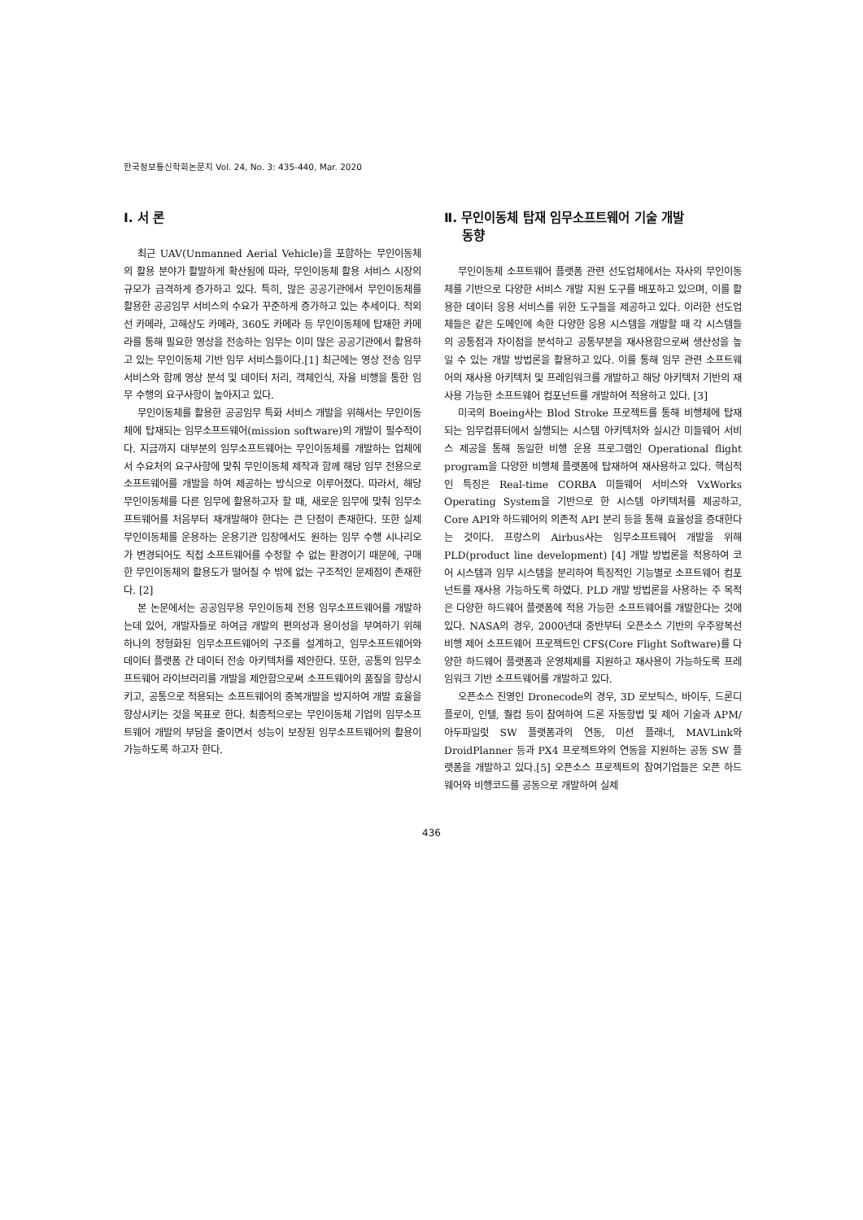한국정보통신학회논문지 Vol. 24, No. 3: 435-440, Mar. 2020
Ⅰ. 서 론
최근 UAV(Unmanned Aerial Vehicle)을 포함하는 무인이동체의 활용 분야가 활발하게 확산됨에 따라, 무인이동체 활용 서비스 시장의 규모가 급격하게 증가하고 있다. 특히, 많은 공공기관에서 무인이동체를 활용한 공공임무 서비스의 수요가 꾸준하게 증가하고 있는 추세이다. 적외선 카메라, 고해상도 카메라, 360도 카메라 등 무인이동체에 탑재한 카메라를 통해 필요한 영상을 전송하는 임무는 이미 많은 공공기관에서 활용하고 있는 무인이동체 기반 임무 서비스들이다.[1] 최근에는 영상 전송 임무서비스와 함께 영상 분석 및 데이터 처리, 객체인식, 자율 비행을 통한 임무 수행의 요구사항이 높아지고 있다.
무인이동체를 활용한 공공임무 특화 서비스 개발을 위해서는 무인이동체에 탑재되는 임무소프트웨어(mission software)의 개발이 필수적이다. 지금까지 대부분의 임무소프트웨어는 무인이동체를 개발하는 업체에서 수요처의 요구사항에 맞춰 무인이동체 제작과 함께 해당 임무 전용으로 소프트웨어를 개발을 하여 제공하는 방식으로 이루어졌다. 따라서, 해당 무인이동체를 다른 임무에 활용하고자 할 때, 새로운 임무에 맞춰 임무소프트웨어를 처음부터 재개발해야 한다는 큰 단점이 존재한다. 또한 실제 무인이동체를 운용하는 운용기관 입장에서도 원하는 임무 수행 시나리오가 변경되어도 직접 소프트웨어를 수정할 수 없는 환경이기 때문에, 구매한 무인이동체의 활용도가 떨어질 수 밖에 없는 구조적인 문제점이 존재한다. [2]
본 논문에서는 공공임무용 무인이동체 전용 임무소프트웨어를 개발하는데 있어, 개발자들로 하여금 개발의 편의성과 용이성을 부여하기 위해 하나의 정형화된 임무소프트웨어의 구조를 설계하고, 임무소프트웨어와 데이터 플랫폼 간 데이터 전송 아키텍처를 제안한다. 또한, 공통의 임무소프트웨어 라이브러리를 개발을 제안함으로써 소프트웨어의 품질을 향상시키고, 공통으로 적용되는 소프트웨어의 중복개발을 방지하여 개발 효율을 향상시키는 것을 목표로 한다. 최종적으로는 무인이동체 기업의 임무소프트웨어 개발의 부담을 줄이면서 성능이 보장된 임무소프트웨어의 활용이 가능하도록 하고자 한다.
Ⅱ. 무인이동체 탑재 임무소프트웨어 기술 개발
동향
무인이동체 소프트웨어 플랫폼 관련 선도업체에서는 자사의 무인이동체를 기반으로 다양한 서비스 개발 지원 도구를 배포하고 있으며, 이를 활용한 데이터 응용 서비스를 위한 도구들을 제공하고 있다. 이러한 선도업체들은 같은 도메인에 속한 다양한 응용 시스템을 개발할 때 각 시스템들의 공통점과 차이점을 분석하고 공통부분을 재사용함으로써 생산성을 높일 수 있는 개발 방법론을 활용하고 있다. 이를 통해 임무 관련 소프트웨어의 재사용 아키텍처 및 프레임워크를 개발하고 해당 아키텍처 기반의 재사용 가능한 소프트웨어 컴포넌트를 개발하여 적용하고 있다. [3]
미국의 Boeing사는 Blod Stroke 프로젝트를 통해 비행체에 탑재되는 임무컴퓨터에서 실행되는 시스템 아키텍처와 실시간 미들웨어 서비스 제공을 통해 동일한 비행 운용 프로그램인 Operational flight program을 다양한 비행체 플랫폼에 탑재하여 재사용하고 있다. 핵심적인 특징은 Real-time CORBA 미들웨어 서비스와 VxWorks Operating System을 기반으로 한 시스템 아키텍처를 제공하고, Core API와 하드웨어의 의존적 API 분리 등을 통해 효율성을 증대한다는 것이다. 프랑스의 Airbus사는 임무소프트웨어 개발을 위해 PLD(product line development) [4] 개발 방법론을 적용하여 코어 시스템과 임무 시스템을 분리하여 특징적인 기능별로 소프트웨어 컴포넌트를 재사용 가능하도록 하였다. PLD 개발 방법론을 사용하는 주 목적은 다양한 하드웨어 플랫폼에 적용 가능한 소프트웨어를 개발한다는 것에 있다. NASA의 경우, 2000년대 중반부터 오픈소스 기반의 우주왕복선 비행 제어 소프트웨어 프로젝트인 CFS(Core Flight Software)를 다양한 하드웨어 플랫폼과 운영체제를 지원하고 재사용이 가능하도록 프레임워크 기반 소프트웨어를 개발하고 있다.
오픈소스 진영인 Dronecode의 경우, 3D 로보틱스, 바이두, 드론디플로이, 인텔, 퀄컴 등이 참여하여 드론 자동항법 및 제어 기술과 APM/아두파일럿 SW 플랫폼과의 연동, 미션 플래너, MAVLink와 DroidPlanner 등과 PX4 프로젝트와의 연동을 지원하는 공동 SW 플랫폼을 개발하고 있다.[5] 오픈소스 프로젝트의 참여기업들은 오픈 하드웨어와 비행코드를 공동으로 개발하여 실제
436